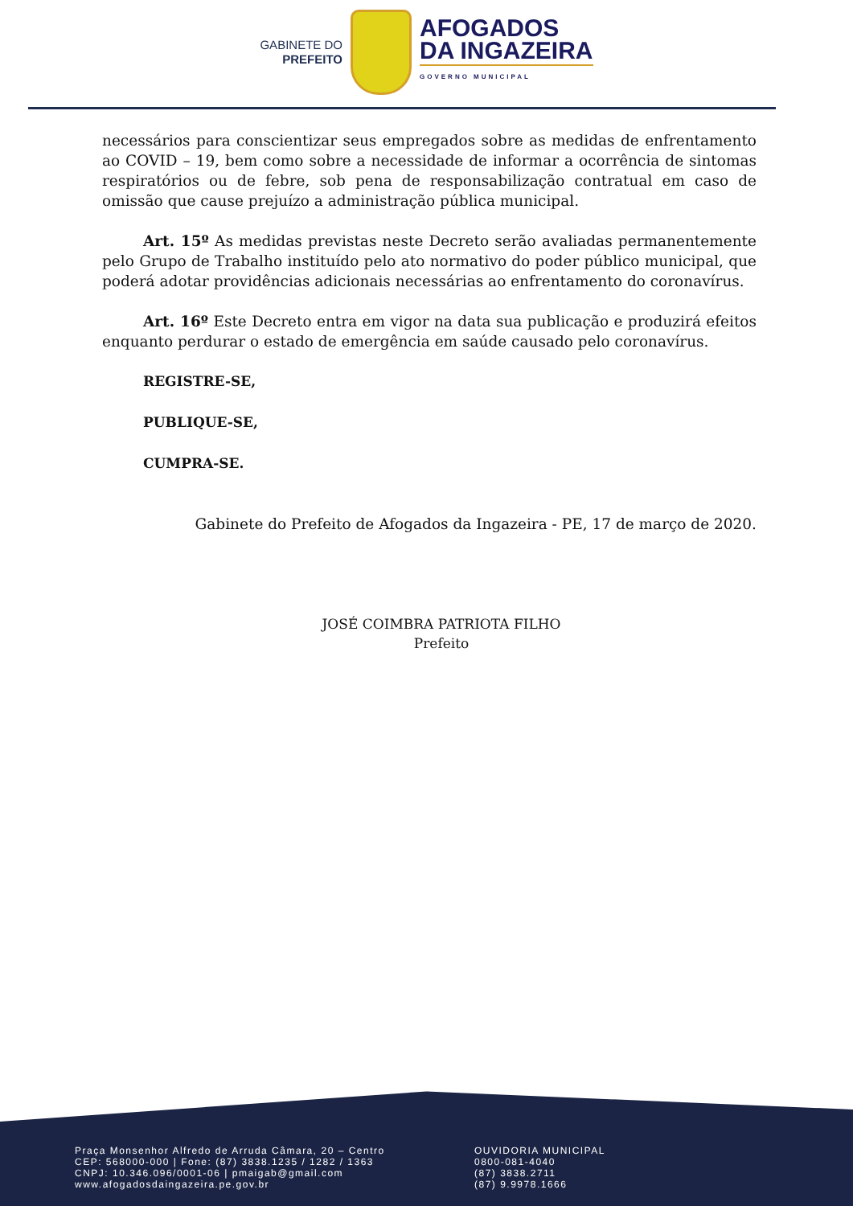GABINETE DO
PREFEITO
AFOGADOS
DA INGAZEIRA
GOVERNO MUNICIPAL
necessários para conscientizar seus empregados sobre as medidas de enfrentamento ao COVID – 19, bem como sobre a necessidade de informar a ocorrência de sintomas respiratórios ou de febre, sob pena de responsabilização contratual em caso de omissão que cause prejuízo a administração pública municipal.
Art. 15º As medidas previstas neste Decreto serão avaliadas permanentemente pelo Grupo de Trabalho instituído pelo ato normativo do poder público municipal, que poderá adotar providências adicionais necessárias ao enfrentamento do coronavírus.
Art. 16º Este Decreto entra em vigor na data sua publicação e produzirá efeitos enquanto perdurar o estado de emergência em saúde causado pelo coronavírus.
REGISTRE-SE,
PUBLIQUE-SE,
CUMPRA-SE.
Gabinete do Prefeito de Afogados da Ingazeira - PE, 17 de março de 2020.
JOSÉ COIMBRA PATRIOTA FILHO
Prefeito
Praça Monsenhor Alfredo de Arruda Câmara, 20 – Centro
CEP: 568000-000 | Fone: (87) 3838.1235 / 1282 / 1363
CNPJ: 10.346.096/0001-06 | pmaigab@gmail.com
www.afogadosdaingazeira.pe.gov.br
OUVIDORIA MUNICIPAL
0800-081-4040
(87) 3838.2711
(87) 9.9978.1666